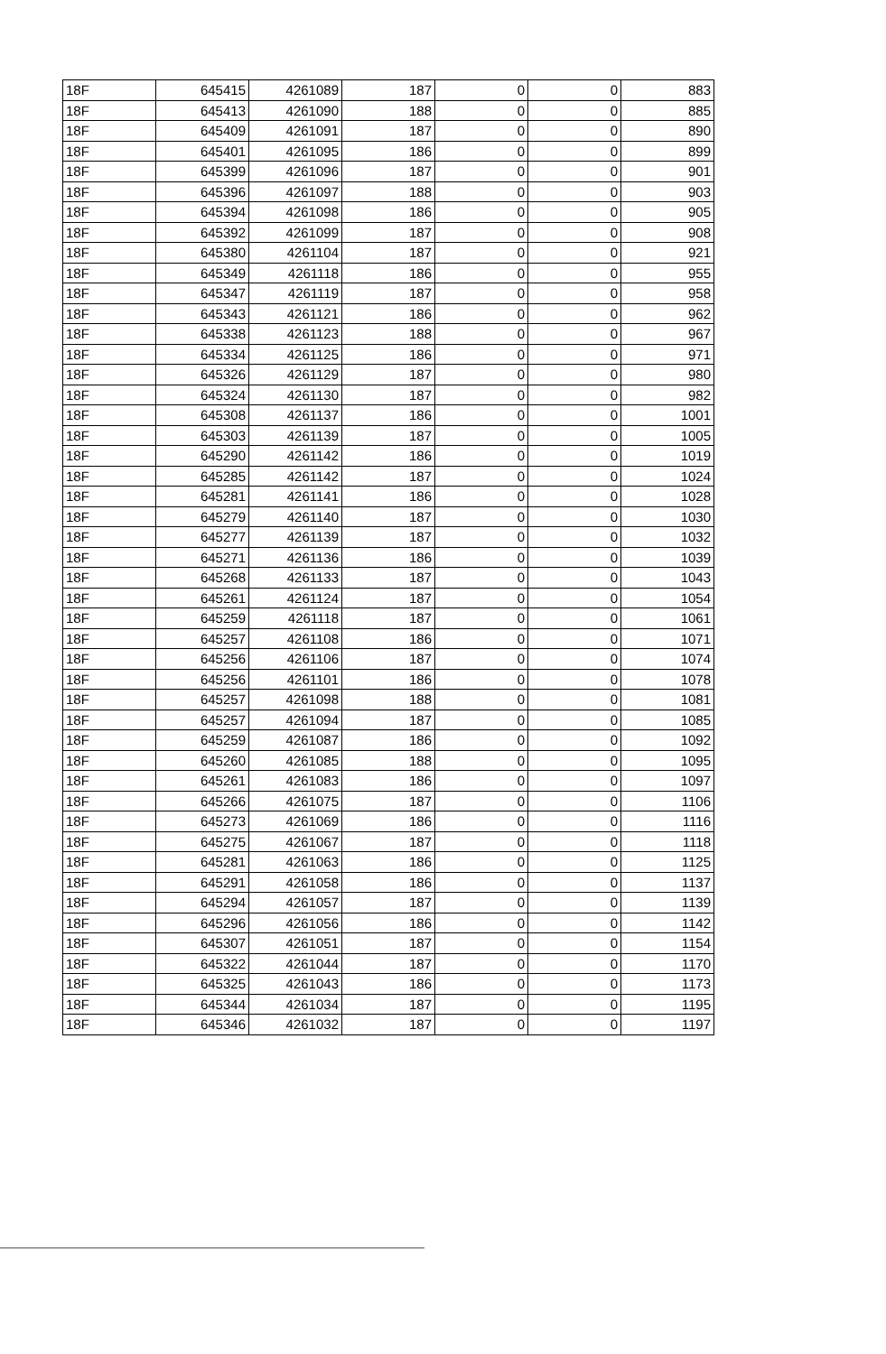| 18F | 645415 | 4261089 | 187 | 0 | 0 | 883 |
| 18F | 645413 | 4261090 | 188 | 0 | 0 | 885 |
| 18F | 645409 | 4261091 | 187 | 0 | 0 | 890 |
| 18F | 645401 | 4261095 | 186 | 0 | 0 | 899 |
| 18F | 645399 | 4261096 | 187 | 0 | 0 | 901 |
| 18F | 645396 | 4261097 | 188 | 0 | 0 | 903 |
| 18F | 645394 | 4261098 | 186 | 0 | 0 | 905 |
| 18F | 645392 | 4261099 | 187 | 0 | 0 | 908 |
| 18F | 645380 | 4261104 | 187 | 0 | 0 | 921 |
| 18F | 645349 | 4261118 | 186 | 0 | 0 | 955 |
| 18F | 645347 | 4261119 | 187 | 0 | 0 | 958 |
| 18F | 645343 | 4261121 | 186 | 0 | 0 | 962 |
| 18F | 645338 | 4261123 | 188 | 0 | 0 | 967 |
| 18F | 645334 | 4261125 | 186 | 0 | 0 | 971 |
| 18F | 645326 | 4261129 | 187 | 0 | 0 | 980 |
| 18F | 645324 | 4261130 | 187 | 0 | 0 | 982 |
| 18F | 645308 | 4261137 | 186 | 0 | 0 | 1001 |
| 18F | 645303 | 4261139 | 187 | 0 | 0 | 1005 |
| 18F | 645290 | 4261142 | 186 | 0 | 0 | 1019 |
| 18F | 645285 | 4261142 | 187 | 0 | 0 | 1024 |
| 18F | 645281 | 4261141 | 186 | 0 | 0 | 1028 |
| 18F | 645279 | 4261140 | 187 | 0 | 0 | 1030 |
| 18F | 645277 | 4261139 | 187 | 0 | 0 | 1032 |
| 18F | 645271 | 4261136 | 186 | 0 | 0 | 1039 |
| 18F | 645268 | 4261133 | 187 | 0 | 0 | 1043 |
| 18F | 645261 | 4261124 | 187 | 0 | 0 | 1054 |
| 18F | 645259 | 4261118 | 187 | 0 | 0 | 1061 |
| 18F | 645257 | 4261108 | 186 | 0 | 0 | 1071 |
| 18F | 645256 | 4261106 | 187 | 0 | 0 | 1074 |
| 18F | 645256 | 4261101 | 186 | 0 | 0 | 1078 |
| 18F | 645257 | 4261098 | 188 | 0 | 0 | 1081 |
| 18F | 645257 | 4261094 | 187 | 0 | 0 | 1085 |
| 18F | 645259 | 4261087 | 186 | 0 | 0 | 1092 |
| 18F | 645260 | 4261085 | 188 | 0 | 0 | 1095 |
| 18F | 645261 | 4261083 | 186 | 0 | 0 | 1097 |
| 18F | 645266 | 4261075 | 187 | 0 | 0 | 1106 |
| 18F | 645273 | 4261069 | 186 | 0 | 0 | 1116 |
| 18F | 645275 | 4261067 | 187 | 0 | 0 | 1118 |
| 18F | 645281 | 4261063 | 186 | 0 | 0 | 1125 |
| 18F | 645291 | 4261058 | 186 | 0 | 0 | 1137 |
| 18F | 645294 | 4261057 | 187 | 0 | 0 | 1139 |
| 18F | 645296 | 4261056 | 186 | 0 | 0 | 1142 |
| 18F | 645307 | 4261051 | 187 | 0 | 0 | 1154 |
| 18F | 645322 | 4261044 | 187 | 0 | 0 | 1170 |
| 18F | 645325 | 4261043 | 186 | 0 | 0 | 1173 |
| 18F | 645344 | 4261034 | 187 | 0 | 0 | 1195 |
| 18F | 645346 | 4261032 | 187 | 0 | 0 | 1197 |